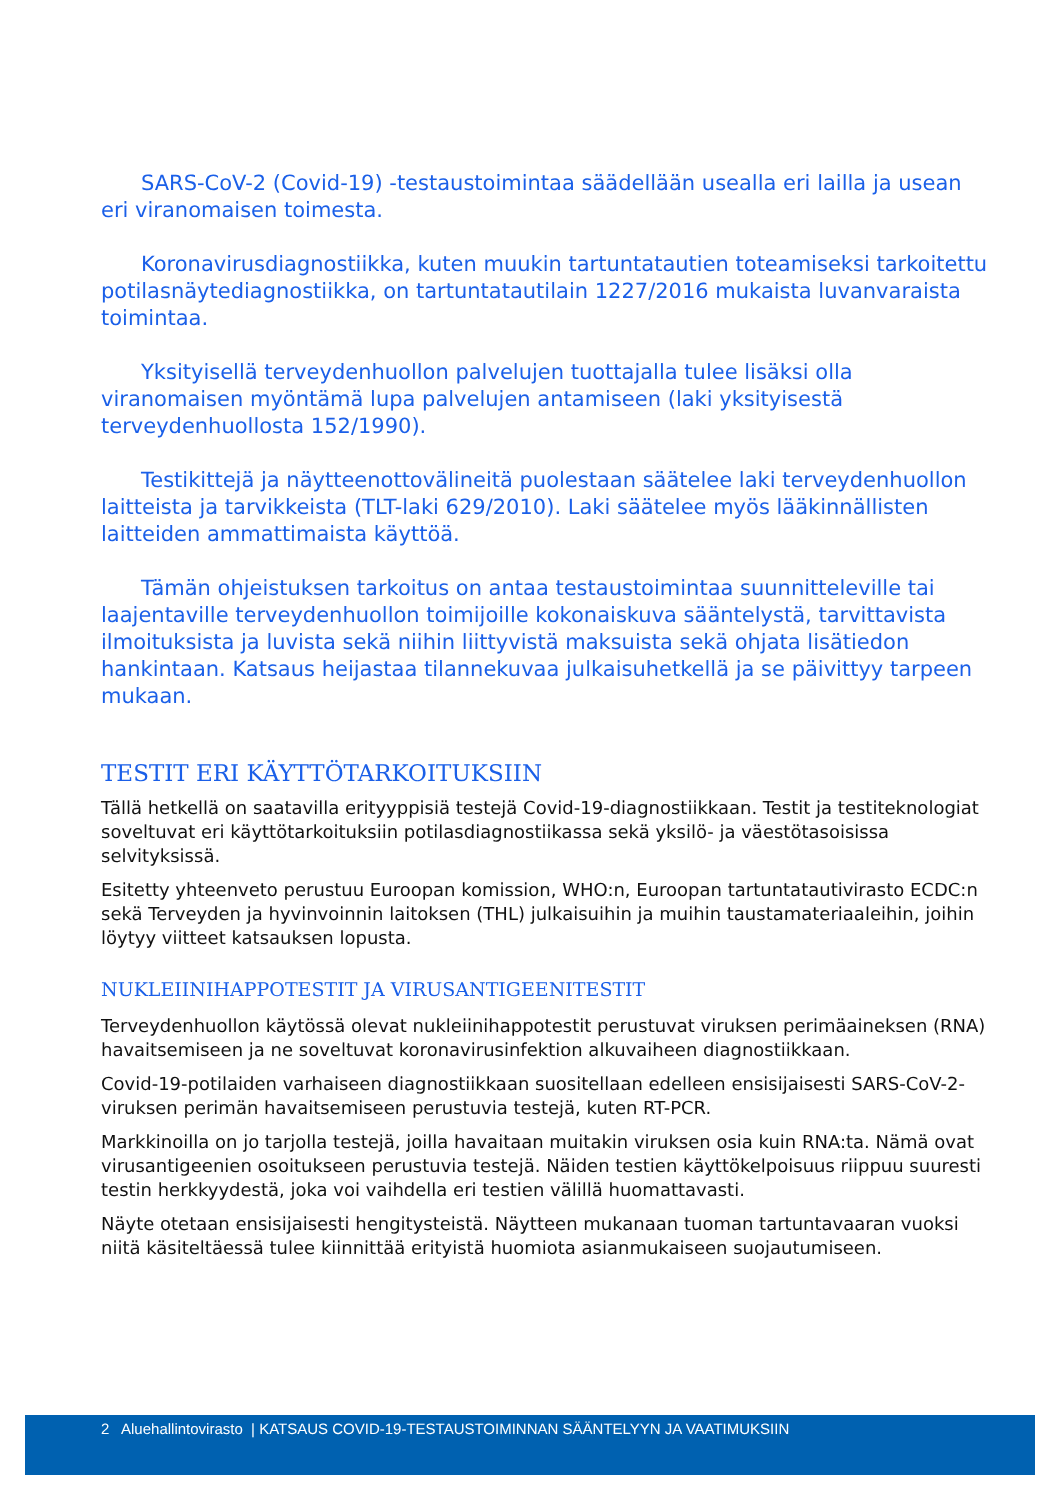SARS-CoV-2 (Covid-19) -testaustoimintaa säädellään usealla eri lailla ja usean eri viranomaisen toimesta.
Koronavirusdiagnostiikka, kuten muukin tartuntatautien toteamiseksi tarkoitettu potilasnäytediagnostiikka, on tartuntatautilain 1227/2016 mukaista luvanvaraista toimintaa.
Yksityisellä terveydenhuollon palvelujen tuottajalla tulee lisäksi olla viranomaisen myöntämä lupa palvelujen antamiseen (laki yksityisestä terveydenhuollosta 152/1990).
Testikittejä ja näytteenottovälineitä puolestaan säätelee laki terveydenhuollon laitteista ja tarvikkeista (TLT-laki 629/2010). Laki säätelee myös lääkinnällisten laitteiden ammattimaista käyttöä.
Tämän ohjeistuksen tarkoitus on antaa testaustoimintaa suunnitteleville tai laajentaville terveydenhuollon toimijoille kokonaiskuva sääntelystä, tarvittavista ilmoituksista ja luvista sekä niihin liittyvistä maksuista sekä ohjata lisätiedon hankintaan. Katsaus heijastaa tilannekuvaa julkaisuhetkellä ja se päivittyy tarpeen mukaan.
TESTIT ERI KÄYTTÖTARKOITUKSIIN
Tällä hetkellä on saatavilla erityyppisiä testejä Covid-19-diagnostiikkaan. Testit ja testiteknologiat soveltuvat eri käyttötarkoituksiin potilasdiagnostiikassa sekä yksilö- ja väestötasoisissa selvityksissä.
Esitetty yhteenveto perustuu Euroopan komission, WHO:n, Euroopan tartuntatautivirasto ECDC:n sekä Terveyden ja hyvinvoinnin laitoksen (THL) julkaisuihin ja muihin taustamateriaaleihin, joihin löytyy viitteet katsauksen lopusta.
NUKLEIINIHAPPOTESTIT JA VIRUSANTIGEENITESTIT
Terveydenhuollon käytössä olevat nukleiinihappotestit perustuvat viruksen perimäaineksen (RNA) havaitsemiseen ja ne soveltuvat koronavirusinfektion alkuvaiheen diagnostiikkaan.
Covid-19-potilaiden varhaiseen diagnostiikkaan suositellaan edelleen ensisijaisesti SARS-CoV-2-viruksen perimän havaitsemiseen perustuvia testejä, kuten RT-PCR.
Markkinoilla on jo tarjolla testejä, joilla havaitaan muitakin viruksen osia kuin RNA:ta. Nämä ovat virusantigeenien osoitukseen perustuvia testejä. Näiden testien käyttökelpoisuus riippuu suuresti testin herkkyydestä, joka voi vaihdella eri testien välillä huomattavasti.
Näyte otetaan ensisijaisesti hengitysteistä. Näytteen mukanaan tuoman tartuntavaaran vuoksi niitä käsiteltäessä tulee kiinnittää erityistä huomiota asianmukaiseen suojautumiseen.
2 Aluehallintovirasto | KATSAUS COVID-19-TESTAUSTOIMINNAN SÄÄNTELYYN JA VAATIMUKSIIN